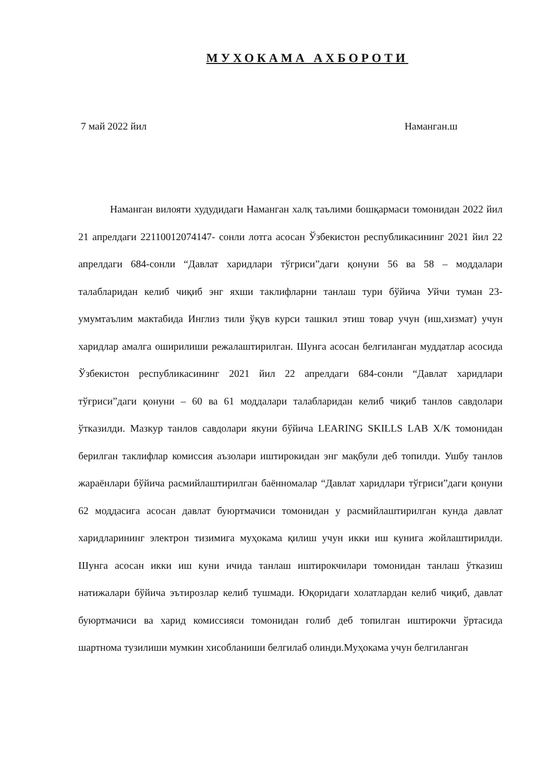МУХОКАМА АХБОРОТИ
7 май 2022 йил Наманган.ш
Наманган вилояти худудидаги Наманган халқ таълими бошқармаси томонидан 2022 йил 21 апрелдаги 22110012074147- сонли лотга асосан Ўзбекистон республикасининг 2021 йил 22 апрелдаги 684-сонли “Давлат харидлари тўгриси”даги қонуни 56 ва 58 – моддалари талабларидан келиб чиқиб энг яхши таклифларни танлаш тури бўйича Уйчи туман 23-умумтаълим мактабида Инглиз тили ўқув курси ташкил этиш товар учун (иш,хизмат) учун харидлар амалга оширилиши режалаштирилган. Шунга асосан белгиланган муддатлар асосида Ўзбекистон республикасининг 2021 йил 22 апрелдаги 684-сонли “Давлат харидлари тўғриси”даги қонуни – 60 ва 61 моддалари талабларидан келиб чиқиб танлов савдолари ўтказилди. Мазкур танлов савдолари якуни бўйича LEARING SKILLS LAB X/K томонидан берилган таклифлар комиссия аъзолари иштирокидан энг мақбули деб топилди. Ушбу танлов жараёнлари бўйича расмийлаштирилган баённомалар “Давлат харидлари тўгриси”даги қонуни 62 моддасига асосан давлат буюртмачиси томонидан у расмийлаштирилган кунда давлат харидларининг электрон тизимига муҳокама қилиш учун икки иш кунига жойлаштирилди. Шунга асосан икки иш куни ичида танлаш иштирокчилари томонидан танлаш ўтказиш натижалари бўйича эътирозлар келиб тушмади. Юқоридаги холатлардан келиб чиқиб, давлат буюртмачиси ва харид комиссияси томонидан голиб деб топилган иштирокчи ўртасида шартнома тузилиши мумкин хисобланиши белгилаб олинди.Муҳокама учун белгиланган